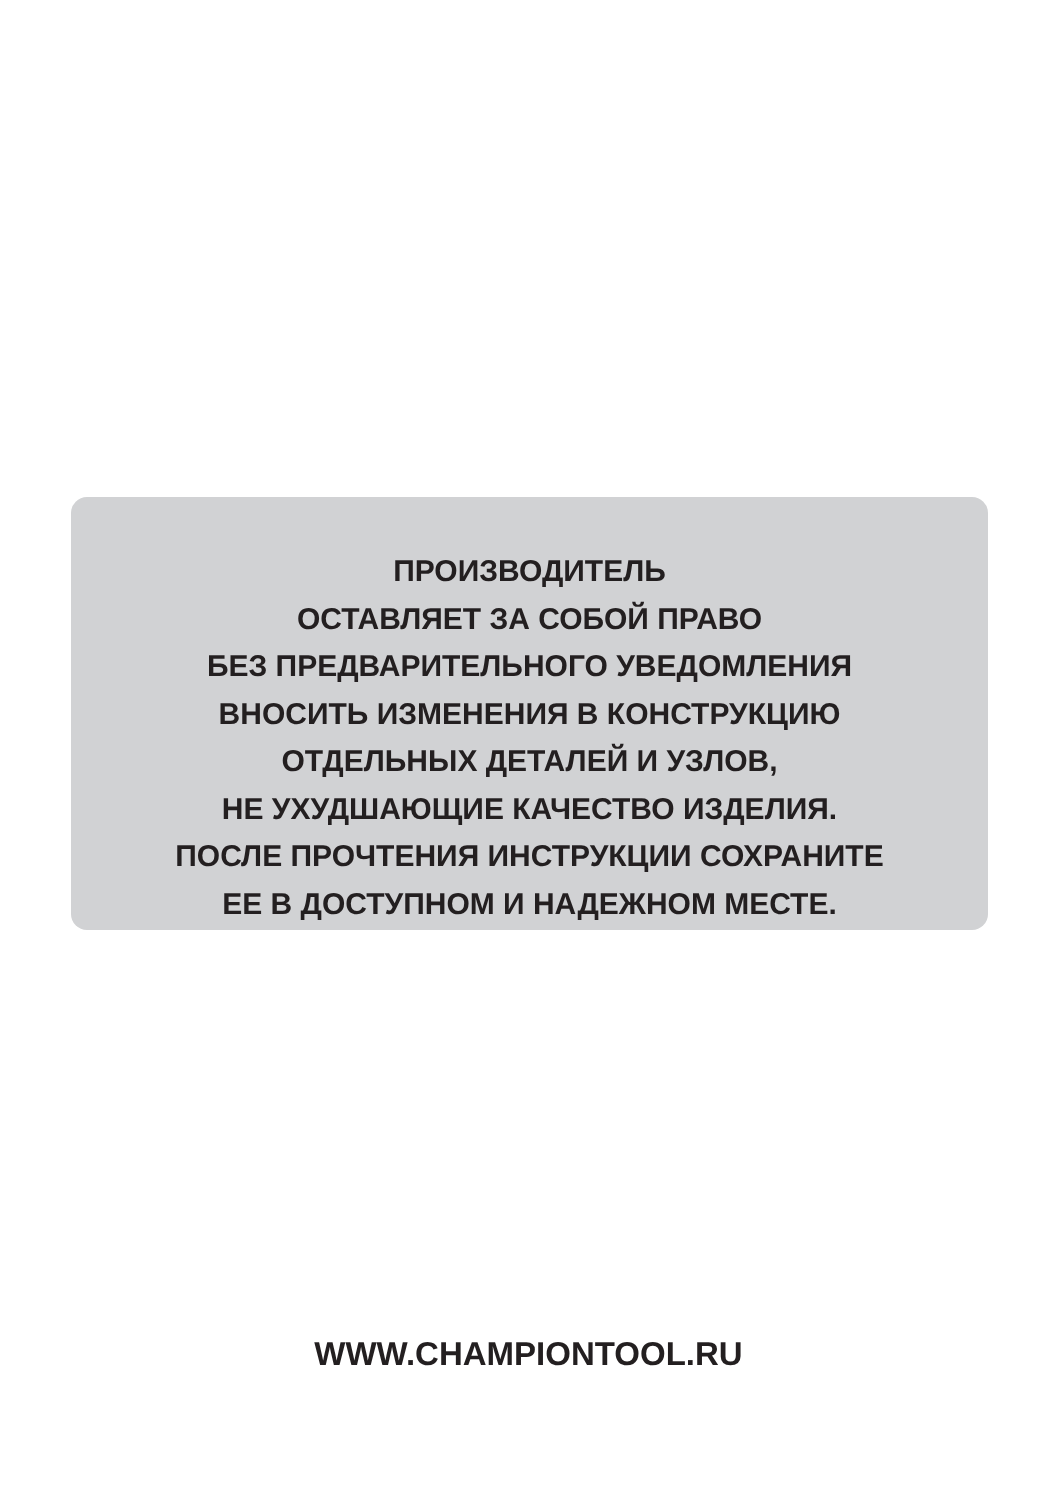ПРОИЗВОДИТЕЛЬ
ОСТАВЛЯЕТ ЗА СОБОЙ ПРАВО
БЕЗ ПРЕДВАРИТЕЛЬНОГО УВЕДОМЛЕНИЯ
ВНОСИТЬ ИЗМЕНЕНИЯ В КОНСТРУКЦИЮ
ОТДЕЛЬНЫХ ДЕТАЛЕЙ И УЗЛОВ,
НЕ УХУДШАЮЩИЕ КАЧЕСТВО ИЗДЕЛИЯ.
ПОСЛЕ ПРОЧТЕНИЯ ИНСТРУКЦИИ СОХРАНИТЕ
ЕЕ В ДОСТУПНОМ И НАДЕЖНОМ МЕСТЕ.
WWW.CHAMPIONTOOL.RU